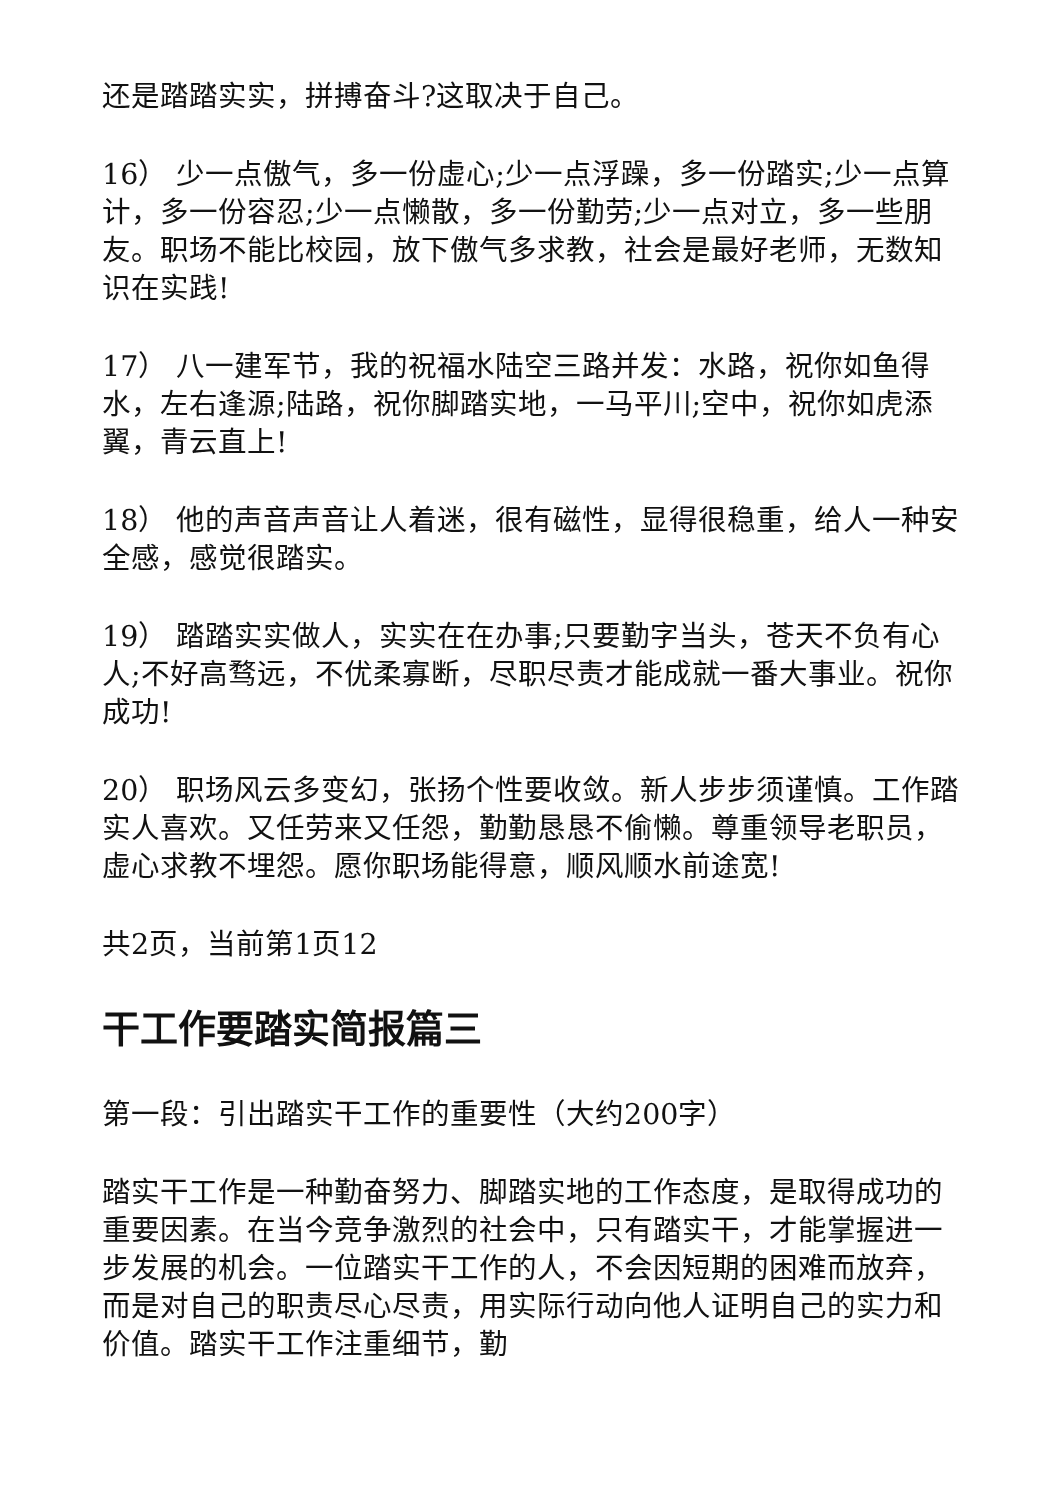还是踏踏实实，拼搏奋斗?这取决于自己。
16） 少一点傲气，多一份虚心;少一点浮躁，多一份踏实;少一点算计，多一份容忍;少一点懒散，多一份勤劳;少一点对立，多一些朋友。职场不能比校园，放下傲气多求教，社会是最好老师，无数知识在实践!
17） 八一建军节，我的祝福水陆空三路并发：水路，祝你如鱼得水，左右逢源;陆路，祝你脚踏实地，一马平川;空中，祝你如虎添翼，青云直上!
18） 他的声音声音让人着迷，很有磁性，显得很稳重，给人一种安全感，感觉很踏实。
19） 踏踏实实做人，实实在在办事;只要勤字当头，苍天不负有心人;不好高骛远，不优柔寡断，尽职尽责才能成就一番大事业。祝你成功!
20） 职场风云多变幻，张扬个性要收敛。新人步步须谨慎。工作踏实人喜欢。又任劳来又任怨，勤勤恳恳不偷懒。尊重领导老职员，虚心求教不埋怨。愿你职场能得意，顺风顺水前途宽!
共2页，当前第1页12
干工作要踏实简报篇三
第一段：引出踏实干工作的重要性（大约200字）
踏实干工作是一种勤奋努力、脚踏实地的工作态度，是取得成功的重要因素。在当今竞争激烈的社会中，只有踏实干，才能掌握进一步发展的机会。一位踏实干工作的人，不会因短期的困难而放弃，而是对自己的职责尽心尽责，用实际行动向他人证明自己的实力和价值。踏实干工作注重细节，勤